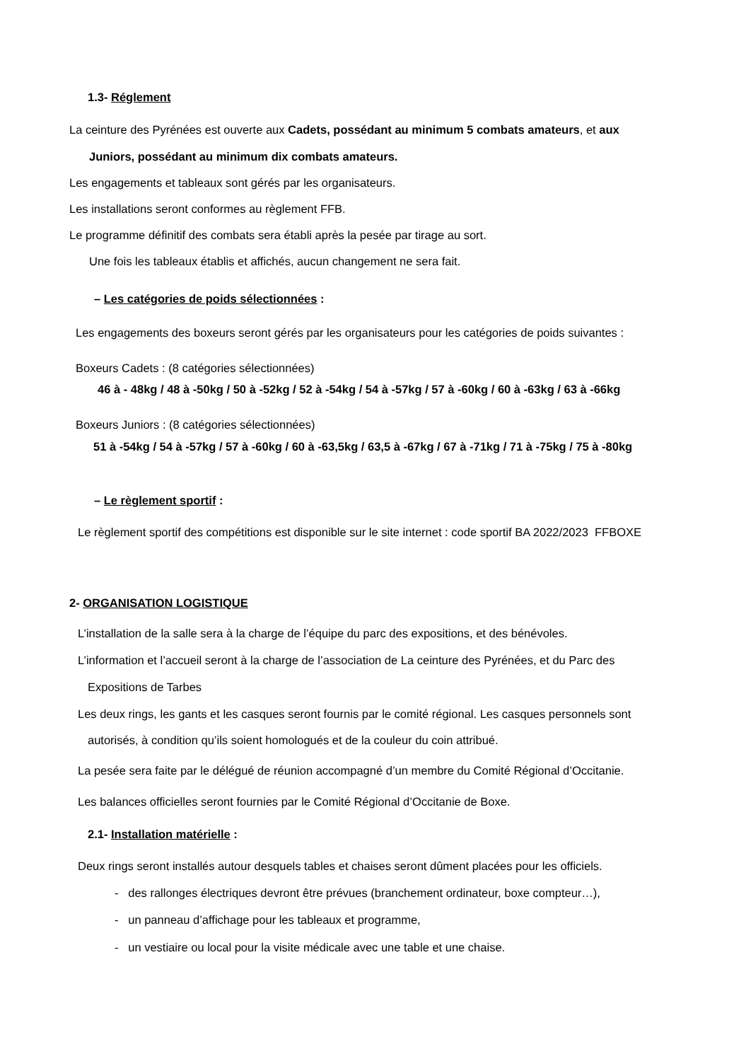1.3- Réglement
La ceinture des Pyrénées est ouverte aux Cadets, possédant au minimum 5 combats amateurs, et aux
Juniors, possédant au minimum dix combats amateurs.
Les engagements et tableaux sont gérés par les organisateurs.
Les installations seront conformes au règlement FFB.
Le programme définitif des combats sera établi après la pesée par tirage au sort.
Une fois les tableaux établis et affichés, aucun changement ne sera fait.
– Les catégories de poids sélectionnées :
Les engagements des boxeurs seront gérés par les organisateurs pour les catégories de poids suivantes :
Boxeurs Cadets : (8 catégories sélectionnées)
46 à - 48kg / 48 à -50kg / 50 à -52kg / 52 à -54kg / 54 à -57kg / 57 à -60kg / 60 à -63kg / 63 à -66kg
Boxeurs Juniors : (8 catégories sélectionnées)
51 à -54kg / 54 à -57kg / 57 à -60kg / 60 à -63,5kg / 63,5 à -67kg / 67 à -71kg / 71 à -75kg / 75 à -80kg
– Le règlement sportif :
Le règlement sportif des compétitions est disponible sur le site internet : code sportif BA 2022/2023 FFBOXE
2- ORGANISATION LOGISTIQUE
L’installation de la salle sera à la charge de l’équipe du parc des expositions, et des bénévoles.
L’information et l’accueil seront à la charge de l’association de La ceinture des Pyrénées, et du Parc des
Expositions de Tarbes
Les deux rings, les gants et les casques seront fournis par le comité régional. Les casques personnels sont
autorisés, à condition qu’ils soient homologués et de la couleur du coin attribué.
La pesée sera faite par le délégué de réunion accompagné d’un membre du Comité Régional d’Occitanie.
Les balances officielles seront fournies par le Comité Régional d’Occitanie de Boxe.
2.1- Installation matérielle :
Deux rings seront installés autour desquels tables et chaises seront dûment placées pour les officiels.
- des rallonges électriques devront être prévues (branchement ordinateur, boxe compteur…),
- un panneau d’affichage pour les tableaux et programme,
- un vestiaire ou local pour la visite médicale avec une table et une chaise.